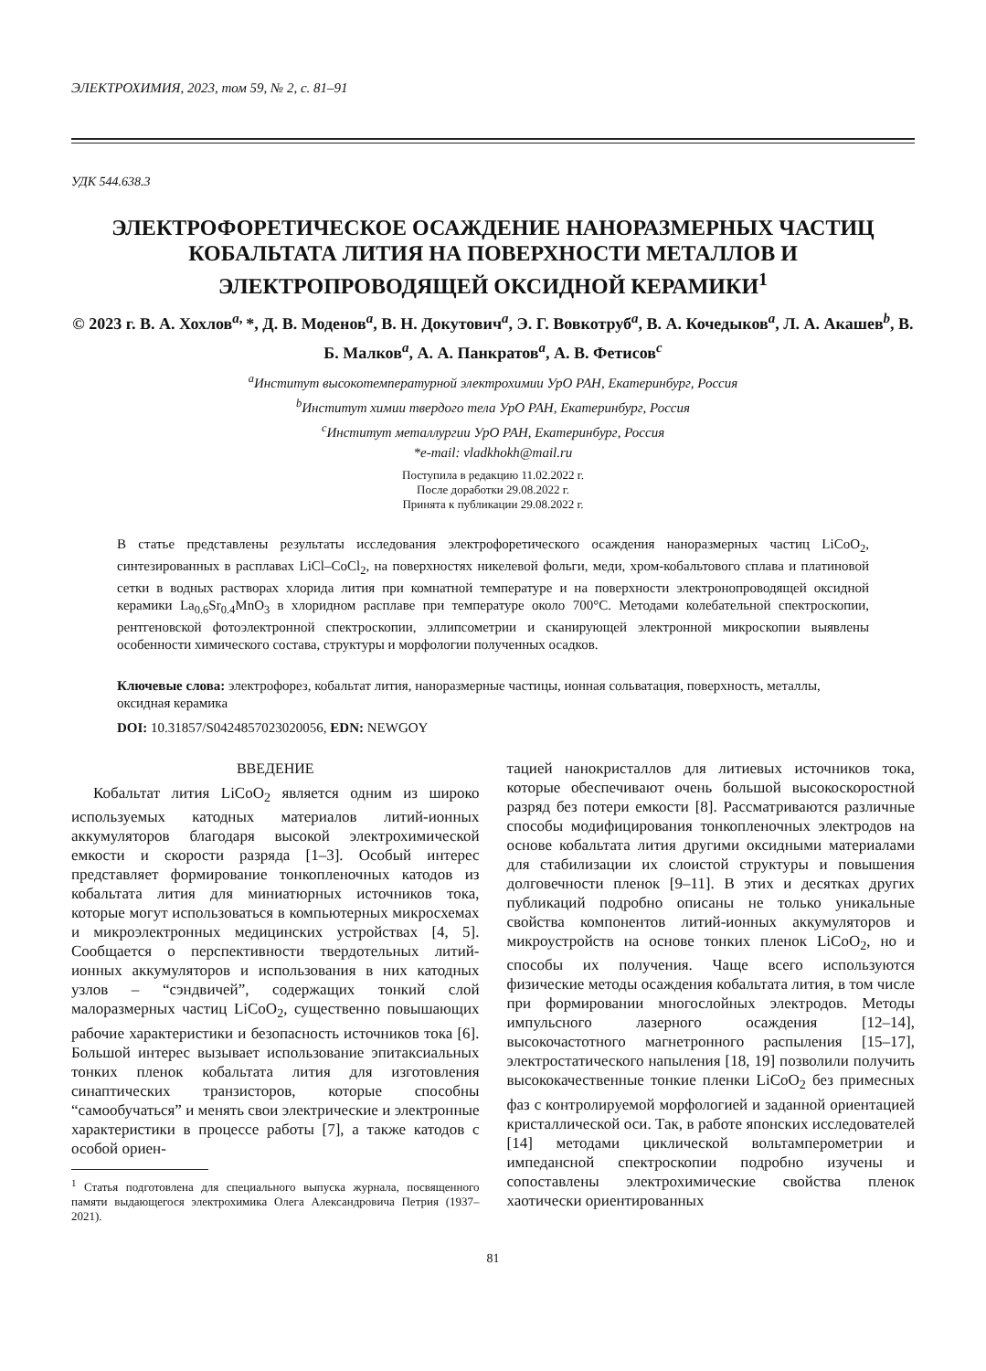ЭЛЕКТРОХИМИЯ, 2023, том 59, № 2, с. 81–91
УДК 544.638.3
ЭЛЕКТРОФОРЕТИЧЕСКОЕ ОСАЖДЕНИЕ НАНОРАЗМЕРНЫХ ЧАСТИЦ КОБАЛЬТАТА ЛИТИЯ НА ПОВЕРХНОСТИ МЕТАЛЛОВ И ЭЛЕКТРОПРОВОДЯЩЕЙ ОКСИДНОЙ КЕРАМИКИ<sup>1</sup>
© 2023 г. В. А. Хохлов<sup>a,</sup>*, Д. В. Моденов<sup>a</sup>, В. Н. Докутович<sup>a</sup>, Э. Г. Вовкотруб<sup>a</sup>, В. А. Кочедыков<sup>a</sup>, Л. А. Акашев<sup>b</sup>, В. Б. Малков<sup>a</sup>, А. А. Панкратов<sup>a</sup>, А. В. Фетисов<sup>c</sup>
<sup>a</sup> Институт высокотемпературной электрохимии УрО РАН, Екатеринбург, Россия
<sup>b</sup> Институт химии твердого тела УрО РАН, Екатеринбург, Россия
<sup>c</sup> Институт металлургии УрО РАН, Екатеринбург, Россия
*e-mail: vladkhokh@mail.ru
Поступила в редакцию 11.02.2022 г.
После доработки 29.08.2022 г.
Принята к публикации 29.08.2022 г.
В статье представлены результаты исследования электрофоретического осаждения наноразмерных частиц LiCoO<sub>2</sub>, синтезированных в расплавах LiCl–CoCl<sub>2</sub>, на поверхностях никелевой фольги, меди, хром-кобальтового сплава и платиновой сетки в водных растворах хлорида лития при комнатной температуре и на поверхности электронопроводящей оксидной керамики La<sub>0.6</sub>Sr<sub>0.4</sub>MnO<sub>3</sub> в хлоридном расплаве при температуре около 700°C. Методами колебательной спектроскопии, рентгеновской фотоэлектронной спектроскопии, эллипсометрии и сканирующей электронной микроскопии выявлены особенности химического состава, структуры и морфологии полученных осадков.
Ключевые слова: электрофорез, кобальтат лития, наноразмерные частицы, ионная сольватация, поверхность, металлы, оксидная керамика
DOI: 10.31857/S0424857023020056, EDN: NEWGOY
ВВЕДЕНИЕ
Кобальтат лития LiCoO<sub>2</sub> является одним из широко используемых катодных материалов литий-ионных аккумуляторов благодаря высокой электрохимической емкости и скорости разряда [1–3]. Особый интерес представляет формирование тонкопленочных катодов из кобальтата лития для миниатюрных источников тока, которые могут использоваться в компьютерных микросхемах и микроэлектронных медицинских устройствах [4, 5]. Сообщается о перспективности твердотельных литий-ионных аккумуляторов и использования в них катодных узлов – “сэндвичей”, содержащих тонкий слой малоразмерных частиц LiCoO<sub>2</sub>, существенно повышающих рабочие характеристики и безопасность источников тока [6]. Большой интерес вызывает использование эпитаксиальных тонких пленок кобальтата лития для изготовления синаптических транзисторов, которые способны “самообучаться” и менять свои электрические и электронные характеристики в процессе работы [7], а также катодов с особой ориен-
<sup>1</sup> Статья подготовлена для специального выпуска журнала, посвященного памяти выдающегося электрохимика Олега Александровича Петрия (1937–2021).
тацией нанокристаллов для литиевых источников тока, которые обеспечивают очень большой высокоскоростной разряд без потери емкости [8]. Рассматриваются различные способы модифицирования тонкопленочных электродов на основе кобальтата лития другими оксидными материалами для стабилизации их слоистой структуры и повышения долговечности пленок [9–11]. В этих и десятках других публикаций подробно описаны не только уникальные свойства компонентов литий-ионных аккумуляторов и микроустройств на основе тонких пленок LiCoO<sub>2</sub>, но и способы их получения. Чаще всего используются физические методы осаждения кобальтата лития, в том числе при формировании многослойных электродов. Методы импульсного лазерного осаждения [12–14], высокочастотного магнетронного распыления [15–17], электростатического напыления [18, 19] позволили получить высококачественные тонкие пленки LiCoO<sub>2</sub> без примесных фаз с контролируемой морфологией и заданной ориентацией кристаллической оси. Так, в работе японских исследователей [14] методами циклической вольтамперометрии и импедансной спектроскопии подробно изучены и сопоставлены электрохимические свойства пленок хаотически ориентированных
81